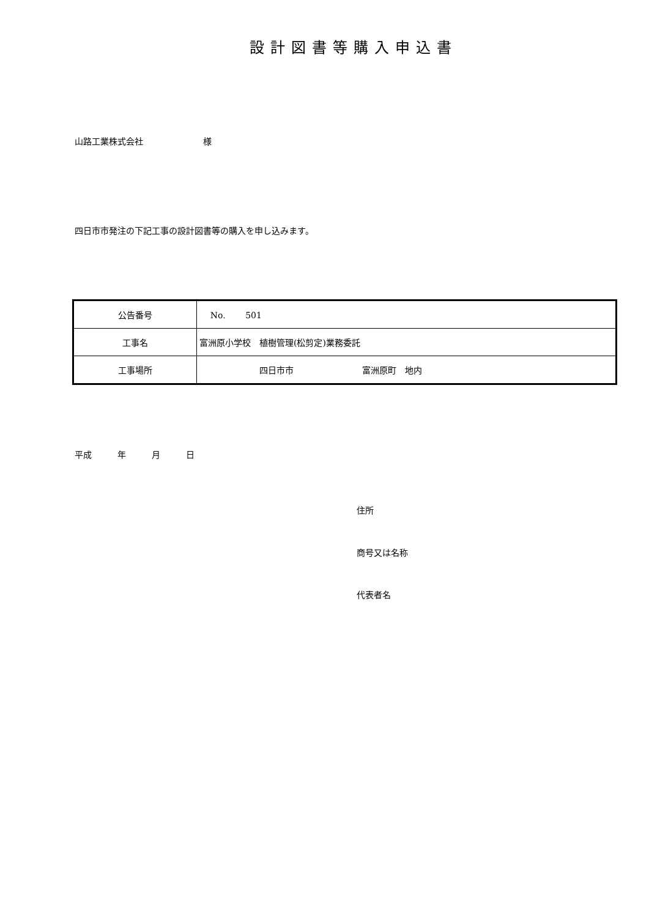設計図書等購入申込書
山路工業株式会社　　　　　　　様
四日市市発注の下記工事の設計図書等の購入を申し込みます。
| 公告番号 | No. 501 |
| 工事名 | 富洲原小学校 植樹管理(松剪定)業務委託 |
| 工事場所 | 四日市市 富洲原町 地内 |
平成　　　年　　　月　　　日
住所
商号又は名称
代表者名